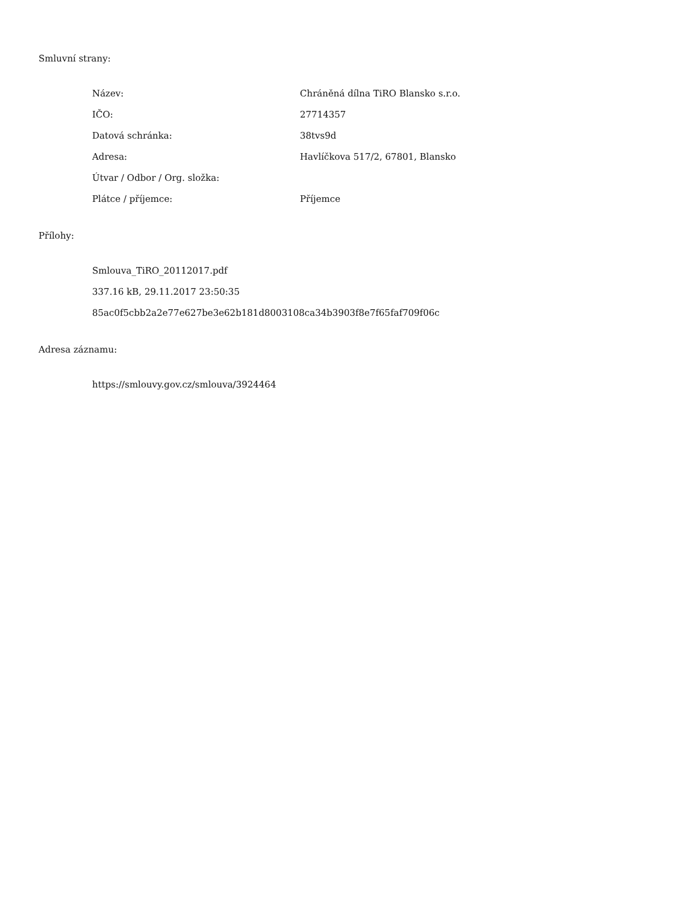Smluvní strany:
Název: Chráněná dílna TiRO Blansko s.r.o.
IČO: 27714357
Datová schránka: 38tvs9d
Adresa: Havlíčkova 517/2, 67801, Blansko
Útvar / Odbor / Org. složka:
Plátce / příjemce: Příjemce
Přílohy:
Smlouva_TiRO_20112017.pdf
337.16 kB, 29.11.2017 23:50:35
85ac0f5cbb2a2e77e627be3e62b181d8003108ca34b3903f8e7f65faf709f06c
Adresa záznamu:
https://smlouvy.gov.cz/smlouva/3924464